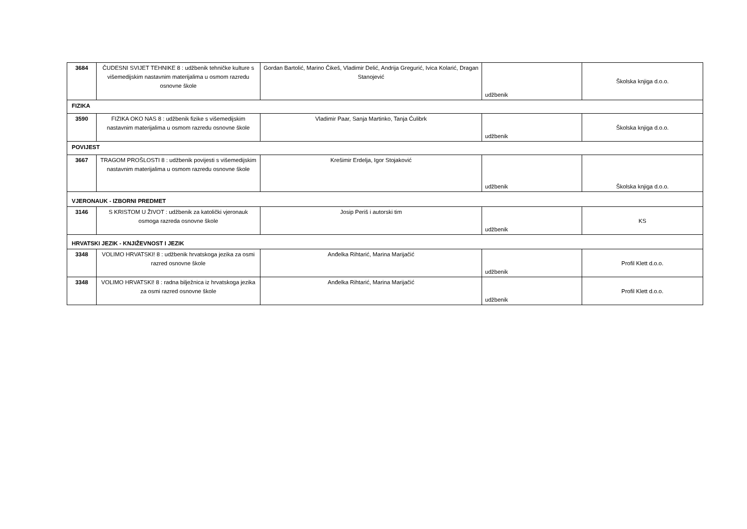| 3684 | ČUDESNI SVIJET TEHNIKE 8 : udžbenik tehničke kulture s višemedijskim nastavnim materijalima u osmom razredu osnovne škole | Gordan Bartolić, Marino Čikeš, Vladimir Delić, Andrija Gregurić, Ivica Kolarić, Dragan Stanojević | udžbenik | Školska knjiga d.o.o. |
| FIZIKA | | | | |
| 3590 | FIZIKA OKO NAS 8 : udžbenik fizike s višemedijskim nastavnim materijalima u osmom razredu osnovne škole | Vladimir Paar, Sanja Martinko, Tanja Ćulibrk | udžbenik | Školska knjiga d.o.o. |
| POVIJEST | | | | |
| 3667 | TRAGOM PROŠLOSTI 8 : udžbenik povijesti s višemedijskim nastavnim materijalima u osmom razredu osnovne škole | Krešimir Erdelja, Igor Stojaković | udžbenik | Školska knjiga d.o.o. |
| VJERONAUK - IZBORNI PREDMET | | | | |
| 3146 | S KRISTOM U ŽIVOT : udžbenik za katolički vjeronauk osmoga razreda osnovne škole | Josip Periš i autorski tim | udžbenik | KS |
| HRVATSKI JEZIK - KNJIŽEVNOST I JEZIK | | | | |
| 3348 | VOLIMO HRVATSKI! 8 : udžbenik hrvatskoga jezika za osmi razred osnovne škole | Anđelka Rihtarić, Marina Marijačić | udžbenik | Profil Klett d.o.o. |
| 3348 | VOLIMO HRVATSKI! 8 : radna bilježnica iz hrvatskoga jezika za osmi razred osnovne škole | Anđelka Rihtarić, Marina Marijačić | udžbenik | Profil Klett d.o.o. |